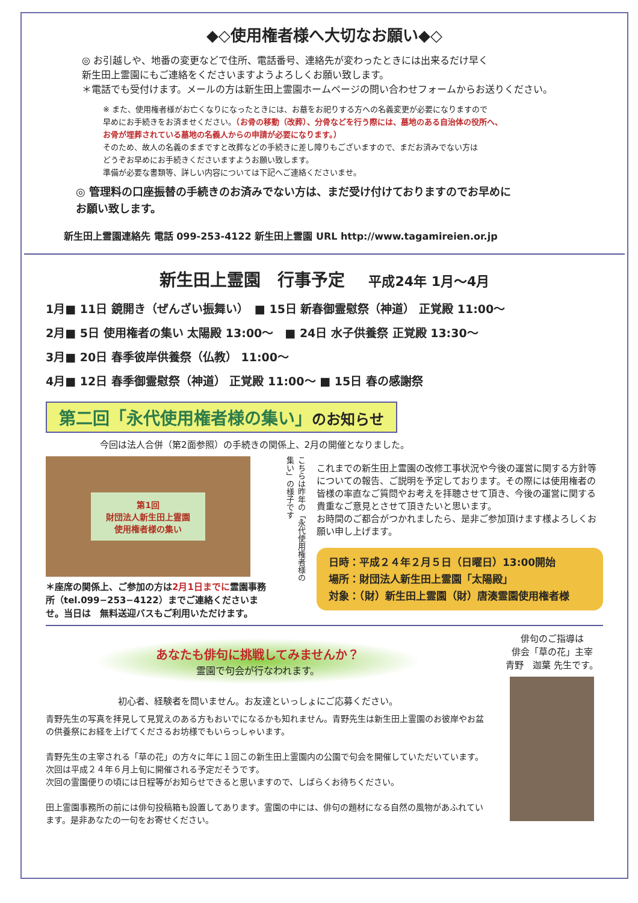◆◇使用権者様へ大切なお願い◆◇
◎ お引越しや、地番の変更などで住所、電話番号、連絡先が変わったときには出来るだけ早く
新生田上霊園にもご連絡をくださいますようよろしくお願い致します。
＊電話でも受付けます。メールの方は新生田上霊園ホームページの問い合わせフォームからお送りください。
※ また、使用権者様がお亡くなりになったときには、お墓をお祀りする方への名義変更が必要になりますので
早めにお手続きをお済ませください。（お骨の移動（改葬）、分骨などを行う際には、墓地のある自治体の役所へ、
お骨が埋葬されている墓地の名義人からの申請が必要になります。）
そのため、故人の名義のままですと改葬などの手続きに差し障りもございますので、まだお済みでない方は
どうぞお早めにお手続きくださいますようお願い致します。
準備が必要な書類等、詳しい内容については下記へご連絡くださいませ。
◎ 管理料の口座振替の手続きのお済みでない方は、まだ受け付けておりますのでお早めに
お願い致します。
新生田上霊園連絡先 電話 099-253-4122 新生田上霊園 URL http://www.tagamireien.or.jp
新生田上霊園　行事予定 平成24年 1月～4月
1月■ 11日 鏡開き（ぜんざい振舞い）　■ 15日 新春御霊慰祭（神道） 正覚殿 11:00～
2月■ 5日 使用権者の集い 太陽殿 13:00～　■ 24日 水子供養祭 正覚殿 13:30～
3月■ 20日 春季彼岸供養祭（仏教） 11:00～
4月■ 12日 春季御霊慰祭（神道） 正覚殿 11:00～ ■ 15日 春の感謝祭
第二回「永代使用権者様の集い」のお知らせ
今回は法人合併（第2面参照）の手続きの関係上、2月の開催となりました。
第1回
財団法人新生田上霊園
使用権者様の集い
＊座席の関係上、ご参加の方は2月1日までに霊園事務所（tel.099−253−4122）までご連絡くださいませ。当日は　無料送迎バスもご利用いただけます。
こちらは昨年の「永代使用権者様の集い」の様子です
これまでの新生田上霊園の改修工事状況や今後の運営に関する方針等についての報告、ご説明を予定しております。その際には使用権者の皆様の率直なご質問やお考えを拝聴させて頂き、今後の運営に関する貴重なご意見とさせて頂きたいと思います。
お時間のご都合がつかれましたら、是非ご参加頂けます様よろしくお願い申し上げます。
日時：平成２４年２月５日（日曜日）13:00開始
場所：財団法人新生田上霊園「太陽殿」
対象：（財）新生田上霊園（財）唐湊霊園使用権者様
あなたも俳句に挑戦してみませんか？
霊園で句会が行なわれます。
初心者、経験者を問いません。お友達といっしょにご応募ください。
青野先生の写真を拝見して見覚えのある方もおいでになるかも知れません。青野先生は新生田上霊園のお彼岸やお盆の供養祭にお経を上げてくださるお坊様でもいらっしゃいます。
青野先生の主宰される「草の花」の方々に年に１回この新生田上霊園内の公園で句会を開催していただいています。次回は平成２４年６月上旬に開催される予定だそうです。
次回の霊園便りの頃には日程等がお知らせできると思いますので、しばらくお待ちください。
田上霊園事務所の前には俳句投稿箱も設置してあります。霊園の中には、俳句の題材になる自然の風物があふれています。是非あなたの一句をお寄せください。
俳句のご指導は
俳会「草の花」主宰
青野　迦葉 先生です。